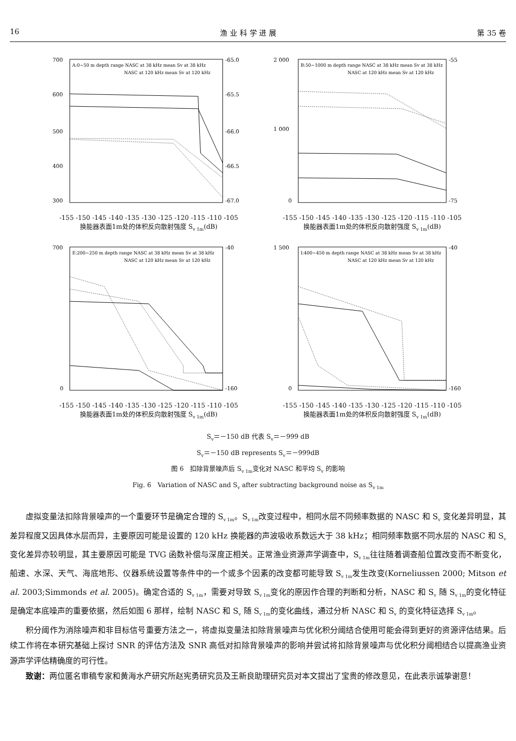16 渔 业 科 学 进 展 第 35 卷
A:0~50 m depth range NASC at 38 kHz mean Sv at 38 kHz
NASC at 120 kHz mean Sv at 120 kHz
700
600
500
400
300
-65.0
-65.5
-66.0
-66.5
-67.0
-155 -150 -145 -140 -135 -130 -125 -120 -115 -110 -105
换能器表面1m处的体积反向散射强度 S<sub>v 1m</sub>(dB)
B:50~1000 m depth range NASC at 38 kHz mean Sv at 38 kHz
NASC at 120 kHz mean Sv at 120 kHz
2 000
1 000
0
-55
-75
-155 -150 -145 -140 -135 -130 -125 -120 -115 -110 -105
换能器表面1m处的体积反向散射强度 S<sub>v 1m</sub>(dB)
E:200~250 m depth range NASC at 38 kHz mean Sv at 38 kHz
NASC at 120 kHz mean Sv at 120 kHz
700
0
-40
-160
-155 -150 -145 -140 -135 -130 -125 -120 -115 -110 -105
换能器表面1m处的体积反向散射强度 S<sub>v 1m</sub>(dB)
I:400~450 m depth range NASC at 38 kHz mean Sv at 38 kHz
NASC at 120 kHz mean Sv at 120 kHz
1 500
0
-40
-160
-155 -150 -145 -140 -135 -130 -125 -120 -115 -110 -105
换能器表面1m处的体积反向散射强度 S<sub>v 1m</sub>(dB)
S<sub>v</sub>＝－150 dB 代表 S<sub>v</sub>＝－999 dB
S<sub>v</sub>＝－150 dB represents S<sub>v</sub>＝－999dB
图 6　扣除背景噪声后 S<sub>v 1m</sub>变化对 NASC 和平均 S<sub>v</sub> 的影响
Fig. 6　Variation of NASC and S<sub>v</sub> after subtracting background noise as S<sub>v 1m</sub>
虚拟变量法扣除背景噪声的一个重要环节是确定合理的 S<sub>v 1m</sub>。S<sub>v 1m</sub>改变过程中，相同水层不同频率数据的 NASC 和 S<sub>v</sub> 变化差异明显，其差异程度又因具体水层而异，主要原因可能是设置的 120 kHz 换能器的声波吸收系数远大于 38 kHz；相同频率数据不同水层的 NASC 和 S<sub>v</sub> 变化差异亦较明显，其主要原因可能是 TVG 函数补偿与深度正相关。正常渔业资源声学调查中，S<sub>v 1m</sub>往往随着调查船位置改变而不断变化，船速、水深、天气、海底地形、仪器系统设置等条件中的一个或多个因素的改变都可能导致 S<sub>v 1m</sub>发生改变(Korneliussen 2000; Mitson et al. 2003;Simmonds et al. 2005)。确定合适的 S<sub>v 1m</sub>，需要对导致 S<sub>v 1m</sub>变化的原因作合理的判断和分析，NASC 和 S<sub>v</sub> 随 S<sub>v 1m</sub>的变化特征是确定本底噪声的重要依据，然后如图 6 那样，绘制 NASC 和 S<sub>v</sub> 随 S<sub>v 1m</sub>的变化曲线，通过分析 NASC 和 S<sub>v</sub> 的变化特征选择 S<sub>v 1m</sub>。
积分阈作为消除噪声和非目标信号重要方法之一，将虚拟变量法扣除背景噪声与优化积分阈结合使用可能会得到更好的资源评估结果。后续工作将在本研究基础上探讨 SNR 的评估方法及 SNR 高低对扣除背景噪声的影响并尝试将扣除背景噪声与优化积分阈相结合以提高渔业资源声学评估精确度的可行性。
致谢：两位匿名审稿专家和黄海水产研究所赵宪勇研究员及王新良助理研究员对本文提出了宝贵的修改意见，在此表示诚挚谢意！